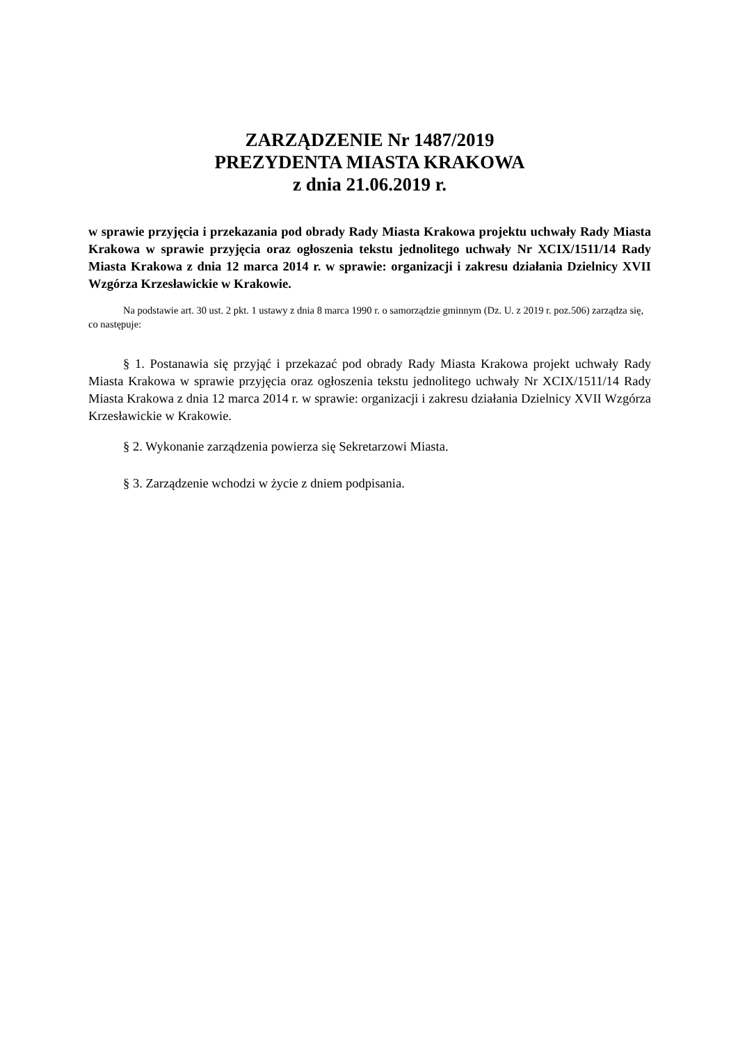ZARZĄDZENIE Nr 1487/2019
PREZYDENTA MIASTA KRAKOWA
z dnia 21.06.2019 r.
w sprawie przyjęcia i przekazania pod obrady Rady Miasta Krakowa projektu uchwały Rady Miasta Krakowa w sprawie przyjęcia oraz ogłoszenia tekstu jednolitego uchwały Nr XCIX/1511/14 Rady Miasta Krakowa z dnia 12 marca 2014 r. w sprawie: organizacji i zakresu działania Dzielnicy XVII Wzgórza Krzesławickie w Krakowie.
Na podstawie art. 30 ust. 2 pkt. 1 ustawy z dnia 8 marca 1990 r. o samorządzie gminnym (Dz. U. z 2019 r. poz.506) zarządza się, co następuje:
§ 1. Postanawia się przyjąć i przekazać pod obrady Rady Miasta Krakowa projekt uchwały Rady Miasta Krakowa w sprawie przyjęcia oraz ogłoszenia tekstu jednolitego uchwały Nr XCIX/1511/14 Rady Miasta Krakowa z dnia 12 marca 2014 r. w sprawie: organizacji i zakresu działania Dzielnicy XVII Wzgórza Krzesławickie w Krakowie.
§ 2. Wykonanie zarządzenia powierza się Sekretarzowi Miasta.
§ 3. Zarządzenie wchodzi w życie z dniem podpisania.